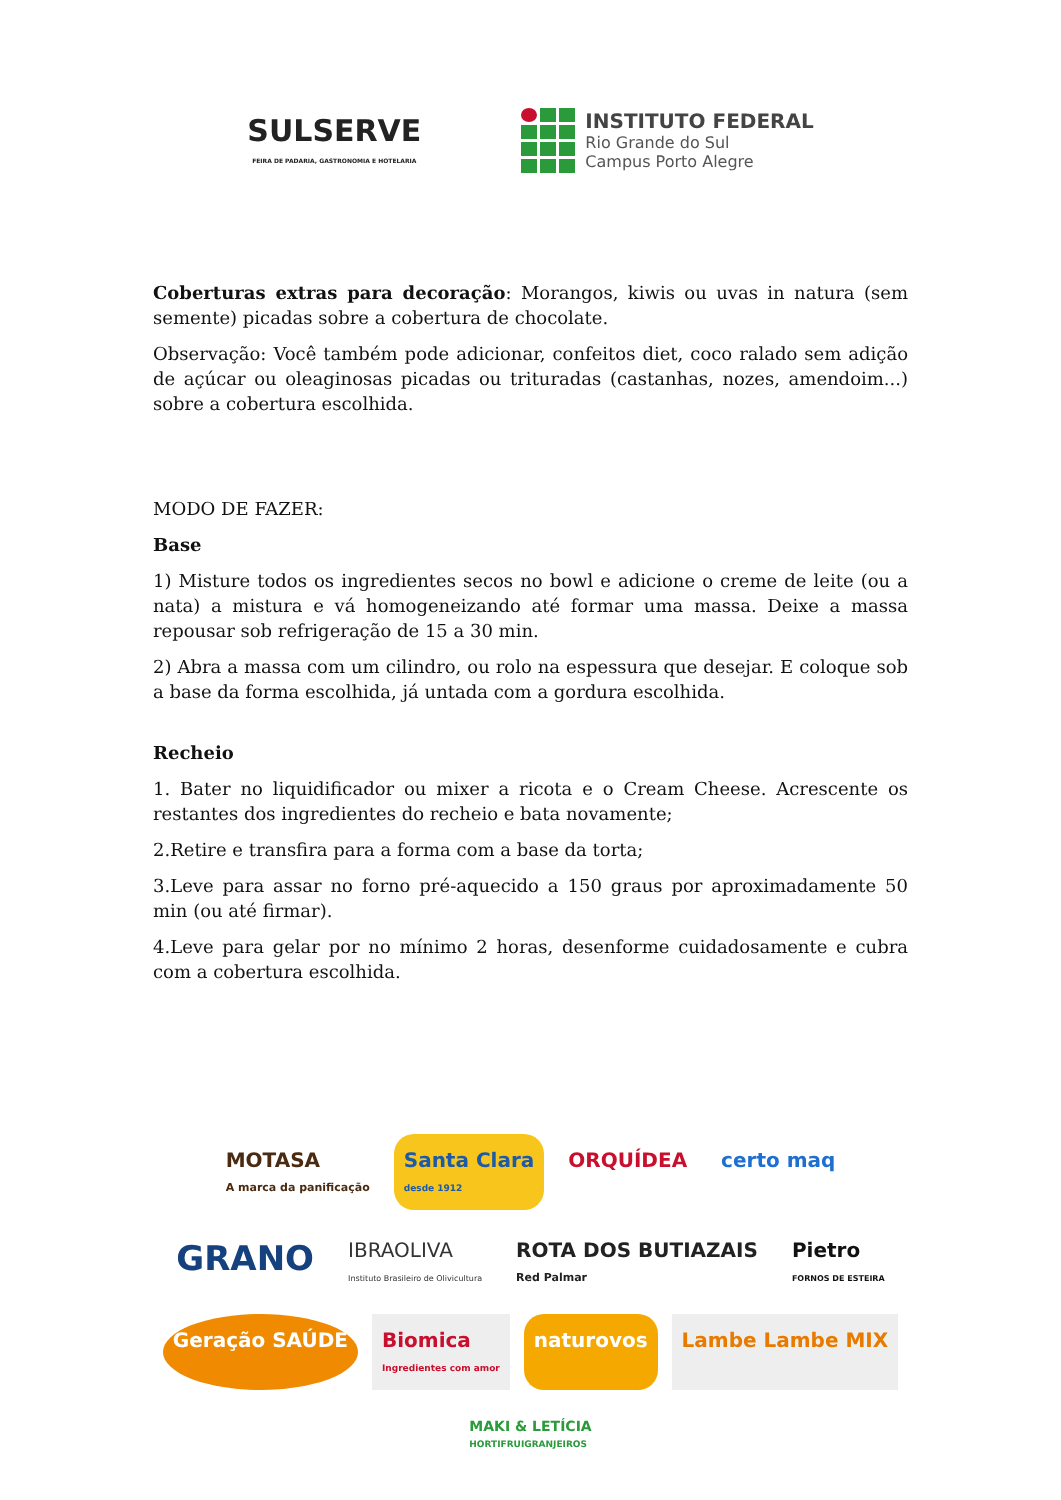SULSERVE
FEIRA DE PADARIA, GASTRONOMIA E HOTELARIA
INSTITUTO FEDERAL
Rio Grande do Sul
Campus Porto Alegre
Coberturas extras para decoração: Morangos, kiwis ou uvas in natura (sem semente) picadas sobre a cobertura de chocolate.
Observação: Você também pode adicionar, confeitos diet, coco ralado sem adição de açúcar ou oleaginosas picadas ou trituradas (castanhas, nozes, amendoim...) sobre a cobertura escolhida.
MODO DE FAZER:
Base
1) Misture todos os ingredientes secos no bowl e adicione o creme de leite (ou a nata) a mistura e vá homogeneizando até formar uma massa. Deixe a massa repousar sob refrigeração de 15 a 30 min.
2) Abra a massa com um cilindro, ou rolo na espessura que desejar. E coloque sob a base da forma escolhida, já untada com a gordura escolhida.
Recheio
1. Bater no liquidificador ou mixer a ricota e o Cream Cheese. Acrescente os restantes dos ingredientes do recheio e bata novamente;
2.Retire e transfira para a forma com a base da torta;
3.Leve para assar no forno pré-aquecido a 150 graus por aproximadamente 50 min (ou até firmar).
4.Leve para gelar por no mínimo 2 horas, desenforme cuidadosamente e cubra com a cobertura escolhida.
MOTASA
A marca da panificação
Santa Clara
desde 1912
ORQUÍDEA
certo maq
GRANO
IBRAOLIVA
Instituto Brasileiro de Olivicultura
ROTA DOS BUTIAZAIS
Red Palmar
Pietro
FORNOS DE ESTEIRA
Geração SAÚDE
Biomica
Ingredientes com amor
naturovos
Lambe Lambe MIX
MAKI & LETÍCIA
HORTIFRUIGRANJEIROS